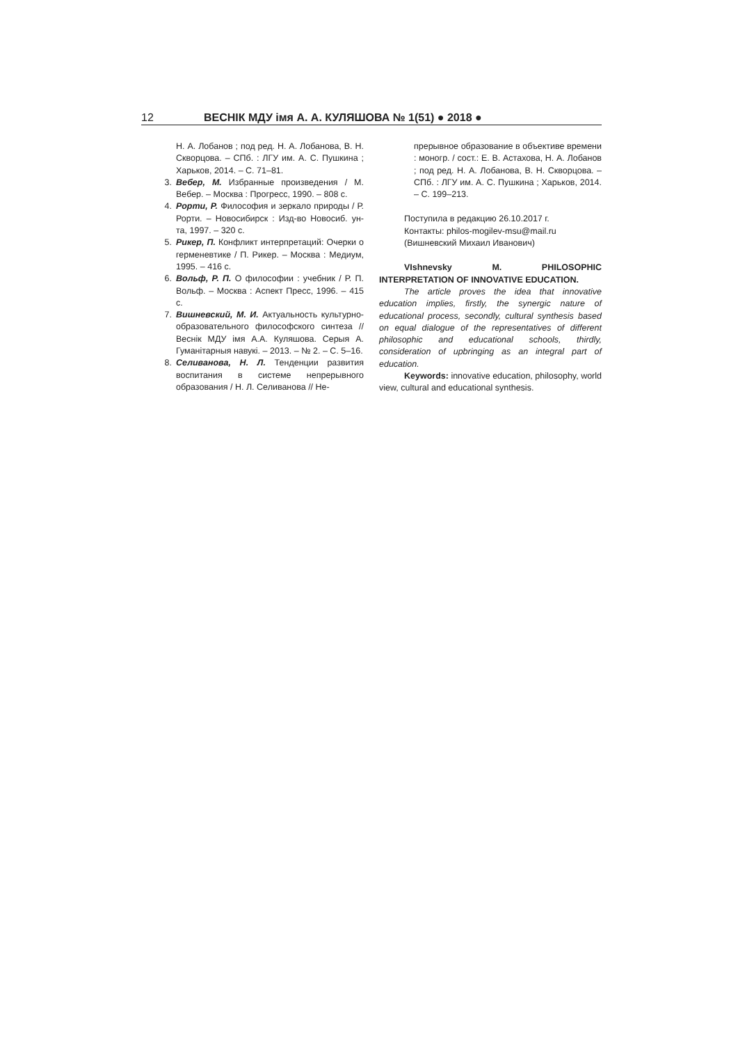12 ВЕСНІК МДУ імя А. А. КУЛЯШОВА № 1(51) ● 2018 ●
Н. А. Лобанов ; под ред. Н. А. Лобанова, В. Н. Скворцова. – СПб. : ЛГУ им. А. С. Пушкина ; Харьков, 2014. – С. 71–81.
3. Вебер, М. Избранные произведения / М. Вебер. – Москва : Прогресс, 1990. – 808 с.
4. Рорти, Р. Философия и зеркало природы / Р. Рорти. – Новосибирск : Изд-во Новосиб. ун-та, 1997. – 320 с.
5. Рикер, П. Конфликт интерпретаций: Очерки о герменевтике / П. Рикер. – Москва : Медиум, 1995. – 416 с.
6. Вольф, Р. П. О философии : учебник / Р. П. Вольф. – Москва : Аспект Пресс, 1996. – 415 с.
7. Вишневский, М. И. Актуальность культурно-образовательного философского синтеза // Веснік МДУ імя А.А. Куляшова. Серыя А. Гуманітарныя навукі. – 2013. – № 2. – С. 5–16.
8. Селиванова, Н. Л. Тенденции развития воспитания в системе непрерывного образования / Н. Л. Селиванова // Не-
прерывное образование в объективе времени : моногр. / сост.: Е. В. Астахова, Н. А. Лобанов ; под ред. Н. А. Лобанова, В. Н. Скворцова. – СПб. : ЛГУ им. А. С. Пушкина ; Харьков, 2014. – С. 199–213.
Поступила в редакцию 26.10.2017 г.
Контакты: philos-mogilev-msu@mail.ru
(Вишневский Михаил Иванович)
VIshnevsky M. PHILOSOPHIC INTERPRETATION OF INNOVATIVE EDUCATION.
The article proves the idea that innovative education implies, firstly, the synergic nature of educational process, secondly, cultural synthesis based on equal dialogue of the representatives of different philosophic and educational schools, thirdly, consideration of upbringing as an integral part of education.
Keywords: innovative education, philosophy, world view, cultural and educational synthesis.